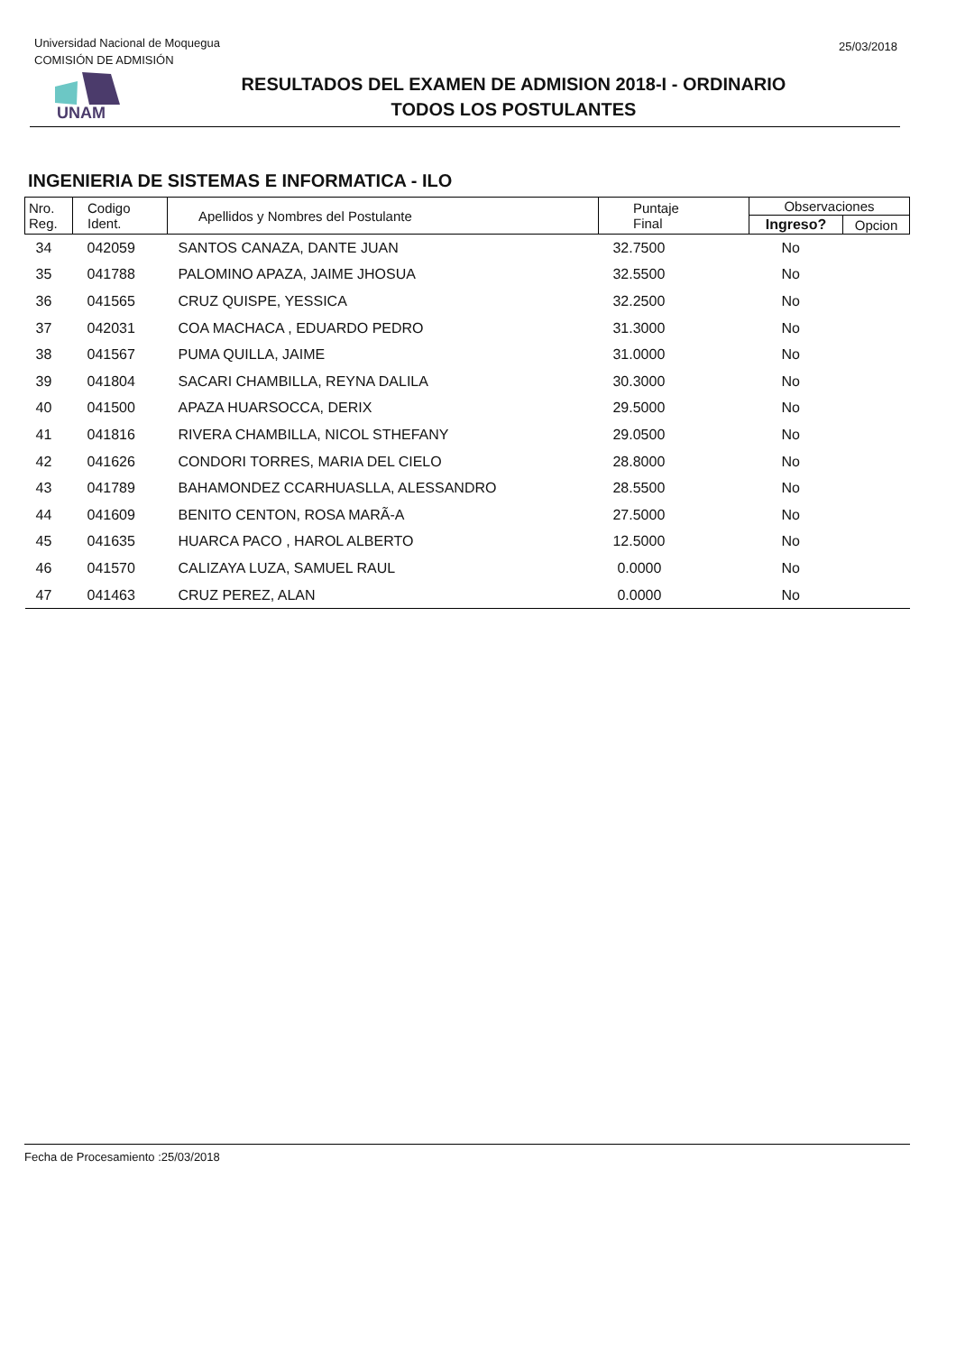Universidad Nacional de Moquegua
COMISIÓN DE ADMISIÓN
25/03/2018
UNAM
RESULTADOS DEL EXAMEN DE ADMISION 2018-I - ORDINARIO
TODOS LOS POSTULANTES
INGENIERIA DE SISTEMAS E INFORMATICA - ILO
| Nro. Reg. | Codigo Ident. | Apellidos y Nombres del Postulante | Puntaje Final | Observaciones | |
| --- | --- | --- | --- | --- | --- |
| | | | | Ingreso? | Opcion |
| 34 | 042059 | SANTOS CANAZA, DANTE JUAN | 32.7500 | No | |
| 35 | 041788 | PALOMINO APAZA, JAIME JHOSUA | 32.5500 | No | |
| 36 | 041565 | CRUZ QUISPE, YESSICA | 32.2500 | No | |
| 37 | 042031 | COA MACHACA , EDUARDO PEDRO | 31.3000 | No | |
| 38 | 041567 | PUMA QUILLA, JAIME | 31.0000 | No | |
| 39 | 041804 | SACARI CHAMBILLA, REYNA DALILA | 30.3000 | No | |
| 40 | 041500 | APAZA HUARSOCCA, DERIX | 29.5000 | No | |
| 41 | 041816 | RIVERA CHAMBILLA, NICOL STHEFANY | 29.0500 | No | |
| 42 | 041626 | CONDORI TORRES, MARIA DEL CIELO | 28.8000 | No | |
| 43 | 041789 | BAHAMONDEZ CCARHUASLLA, ALESSANDRO | 28.5500 | No | |
| 44 | 041609 | BENITO CENTON, ROSA MARÃ-A | 27.5000 | No | |
| 45 | 041635 | HUARCA PACO , HAROL ALBERTO | 12.5000 | No | |
| 46 | 041570 | CALIZAYA LUZA, SAMUEL RAUL | 0.0000 | No | |
| 47 | 041463 | CRUZ PEREZ, ALAN | 0.0000 | No | |
Fecha de Procesamiento :25/03/2018